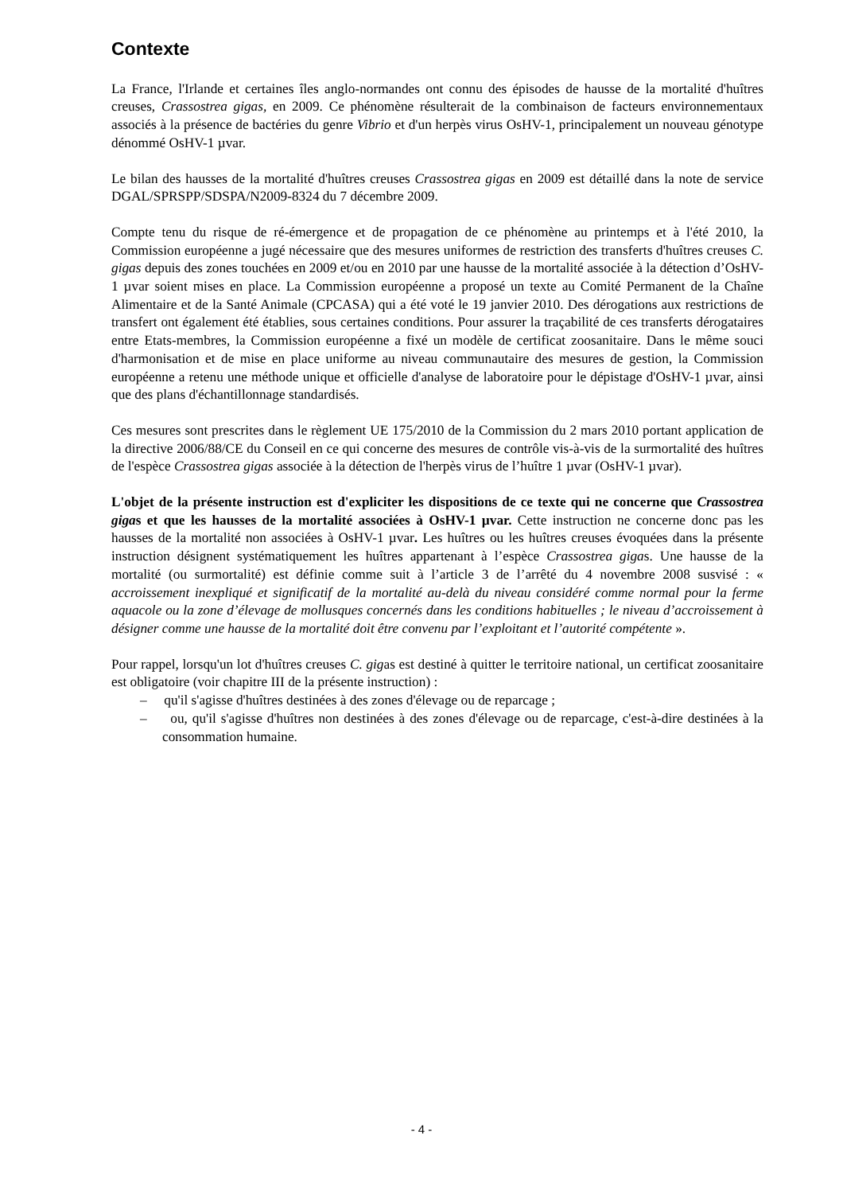Contexte
La France, l'Irlande et certaines îles anglo-normandes ont connu des épisodes de hausse de la mortalité d'huîtres creuses, Crassostrea gigas, en 2009. Ce phénomène résulterait de la combinaison de facteurs environnementaux associés à la présence de bactéries du genre Vibrio et d'un herpès virus OsHV-1, principalement un nouveau génotype dénommé OsHV-1 µvar.
Le bilan des hausses de la mortalité d'huîtres creuses Crassostrea gigas en 2009 est détaillé dans la note de service DGAL/SPRSPP/SDSPA/N2009-8324 du 7 décembre 2009.
Compte tenu du risque de ré-émergence et de propagation de ce phénomène au printemps et à l'été 2010, la Commission européenne a jugé nécessaire que des mesures uniformes de restriction des transferts d'huîtres creuses C. gigas depuis des zones touchées en 2009 et/ou en 2010 par une hausse de la mortalité associée à la détection d’OsHV-1 µvar soient mises en place. La Commission européenne a proposé un texte au Comité Permanent de la Chaîne Alimentaire et de la Santé Animale (CPCASA) qui a été voté le 19 janvier 2010. Des dérogations aux restrictions de transfert ont également été établies, sous certaines conditions. Pour assurer la traçabilité de ces transferts dérogataires entre Etats-membres, la Commission européenne a fixé un modèle de certificat zoosanitaire. Dans le même souci d'harmonisation et de mise en place uniforme au niveau communautaire des mesures de gestion, la Commission européenne a retenu une méthode unique et officielle d'analyse de laboratoire pour le dépistage d'OsHV-1 µvar, ainsi que des plans d'échantillonnage standardisés.
Ces mesures sont prescrites dans le règlement UE 175/2010 de la Commission du 2 mars 2010 portant application de la directive 2006/88/CE du Conseil en ce qui concerne des mesures de contrôle vis-à-vis de la surmortalité des huîtres de l'espèce Crassostrea gigas associée à la détection de l'herpès virus de l’huître 1 µvar (OsHV-1 µvar).
L'objet de la présente instruction est d'expliciter les dispositions de ce texte qui ne concerne que Crassostrea gigas et que les hausses de la mortalité associées à OsHV-1 µvar. Cette instruction ne concerne donc pas les hausses de la mortalité non associées à OsHV-1 µvar. Les huîtres ou les huîtres creuses évoquées dans la présente instruction désignent systématiquement les huîtres appartenant à l’espèce Crassostrea gigas. Une hausse de la mortalité (ou surmortalité) est définie comme suit à l’article 3 de l’arrêté du 4 novembre 2008 susvisé : « accroissement inexpliqué et significatif de la mortalité au-delà du niveau considéré comme normal pour la ferme aquacole ou la zone d’élevage de mollusques concernés dans les conditions habituelles ; le niveau d’accroissement à désigner comme une hausse de la mortalité doit être convenu par l’exploitant et l’autorité compétente ».
Pour rappel, lorsqu'un lot d'huîtres creuses C. gigas est destiné à quitter le territoire national, un certificat zoosanitaire est obligatoire (voir chapitre III de la présente instruction) :
– qu'il s'agisse d'huîtres destinées à des zones d'élevage ou de reparcage ;
– ou, qu'il s'agisse d'huîtres non destinées à des zones d'élevage ou de reparcage, c'est-à-dire destinées à la consommation humaine.
- 4 -